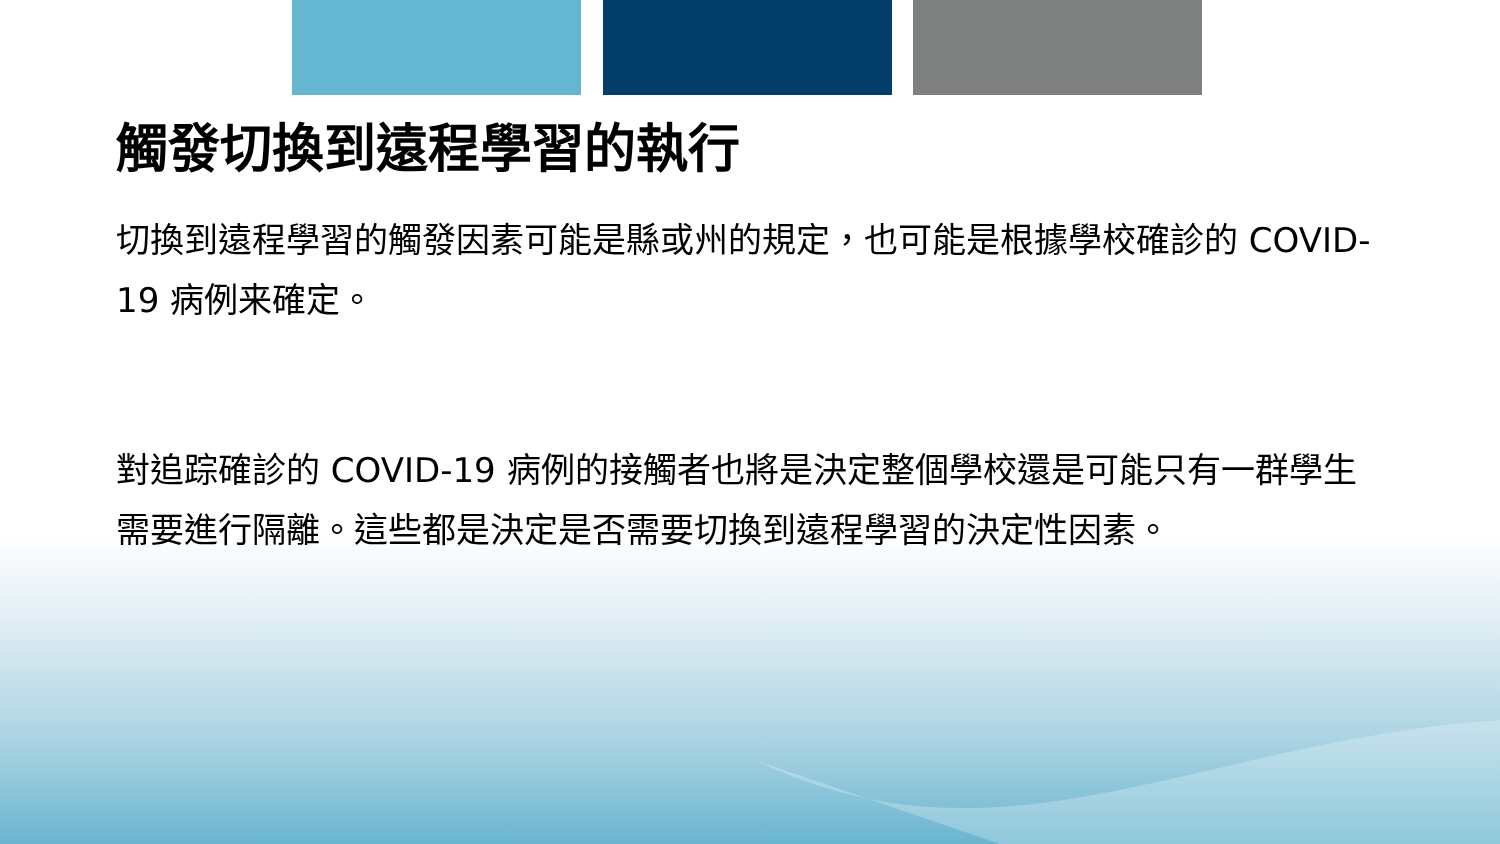觸發切換到遠程學習的執行
切換到遠程學習的觸發因素可能是縣或州的規定，也可能是根據學校確診的 COVID-19 病例来確定。
對追踪確診的 COVID-19 病例的接觸者也將是決定整個學校還是可能只有一群學生需要進行隔離。這些都是決定是否需要切換到遠程學習的決定性因素。